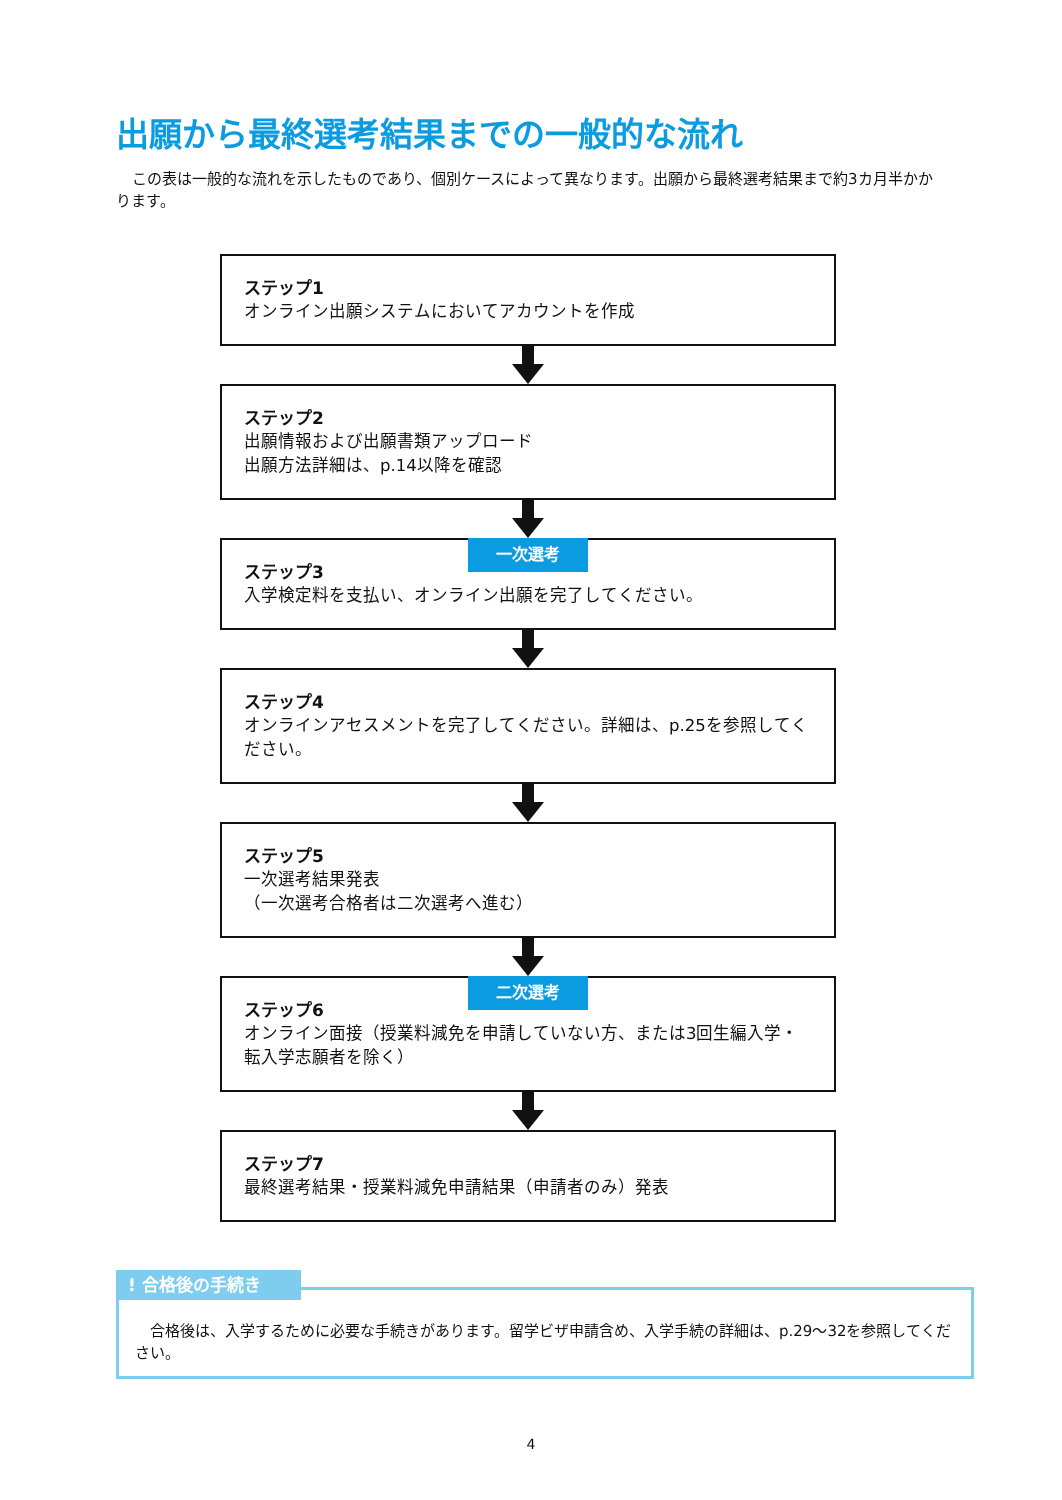出願から最終選考結果までの一般的な流れ
この表は一般的な流れを示したものであり、個別ケースによって異なります。出願から最終選考結果まで約3カ月半かかります。
ステップ1
オンライン出願システムにおいてアカウントを作成
ステップ2
出願情報および出願書類アップロード
出願方法詳細は、p.14以降を確認
一次選考
ステップ3
入学検定料を支払い、オンライン出願を完了してください。
ステップ4
オンラインアセスメントを完了してください。詳細は、p.25を参照してください。
ステップ5
一次選考結果発表
（一次選考合格者は二次選考へ進む）
二次選考
ステップ6
オンライン面接（授業料減免を申請していない方、または3回生編入学・転入学志願者を除く）
ステップ7
最終選考結果・授業料減免申請結果（申請者のみ）発表
! 合格後の手続き
　合格後は、入学するために必要な手続きがあります。留学ビザ申請含め、入学手続の詳細は、p.29～32を参照してください。
4